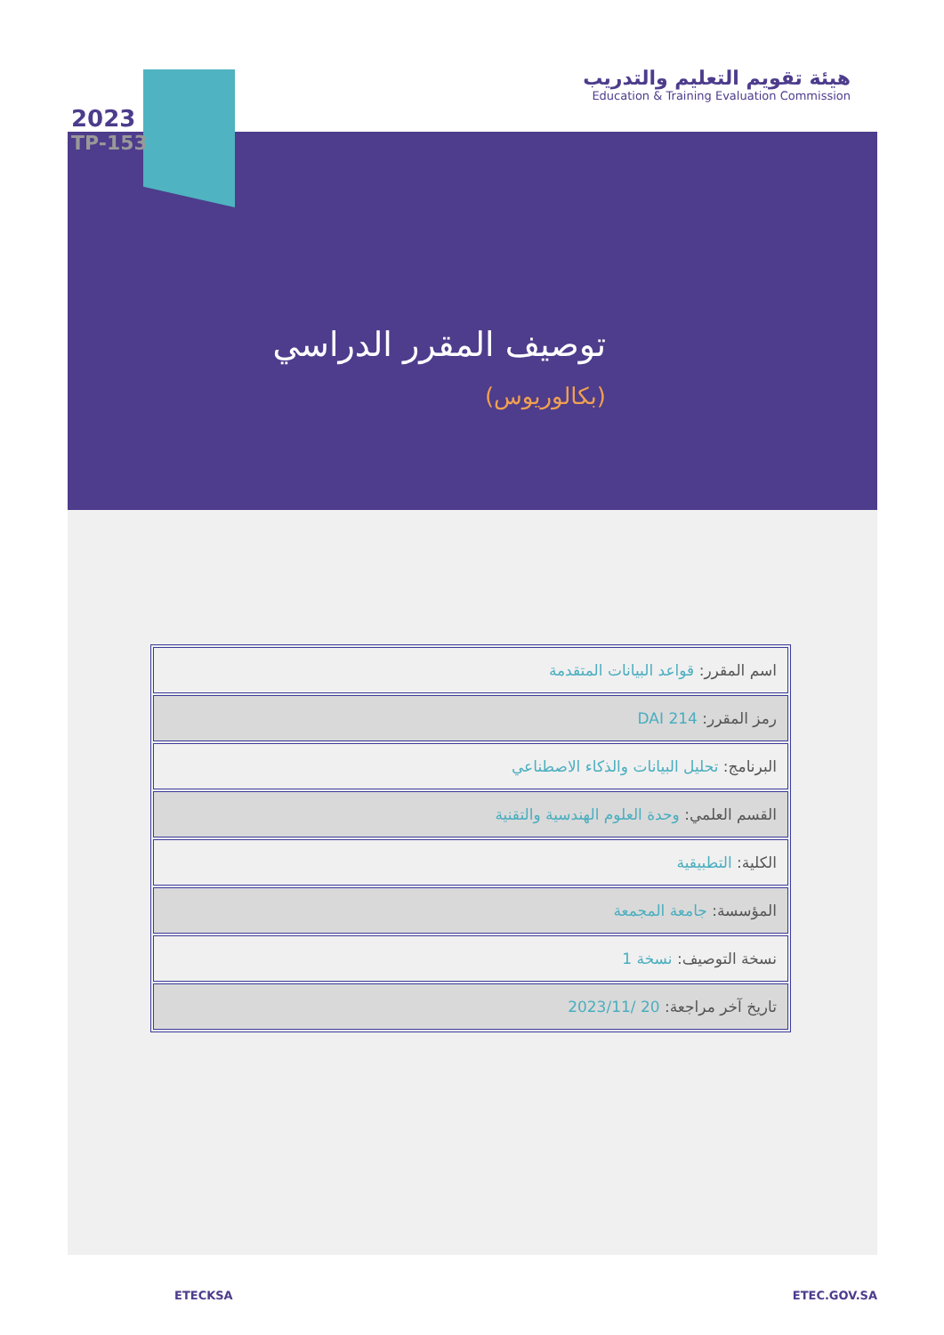هيئة تقويم التعليم والتدريب
Education & Training Evaluation Commission
2023
TP-153
توصيف المقرر الدراسي
(بكالوريوس)
| اسم المقرر: قواعد البيانات المتقدمة |
| رمز المقرر: DAI 214 |
| البرنامج: تحليل البيانات والذكاء الاصطناعي |
| القسم العلمي: وحدة العلوم الهندسية والتقنية |
| الكلية: التطبيقية |
| المؤسسة: جامعة المجمعة |
| نسخة التوصيف: نسخة 1 |
| تاريخ آخر مراجعة: 20 /2023/11 |
ETECKSA ETEC.GOV.SA